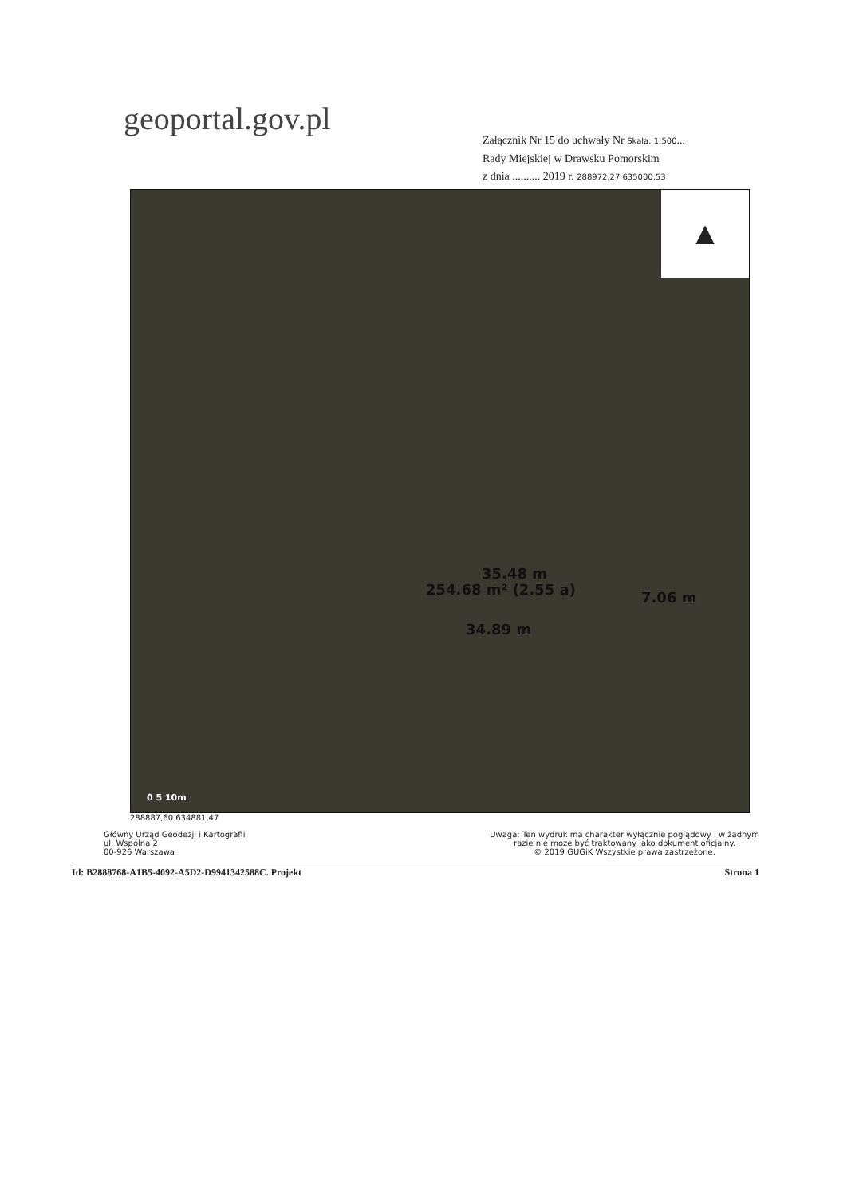geoportal.gov.pl
Załącznik Nr 15 do uchwały Nr Skala: 1:500...
Rady Miejskiej w Drawsku Pomorskim
z dnia .......... 2019 r. 288972,27 635000,53
▲
35.48 m
254.68 m² (2.55 a)
34.89 m
7.06 m
0 5 10m
288887,60 634881,47
Główny Urząd Geodezji i Kartografii
ul. Wspólna 2
00-926 Warszawa
Uwaga: Ten wydruk ma charakter wyłącznie poglądowy i w żadnym
razie nie może być traktowany jako dokument oficjalny.
© 2019 GUGiK Wszystkie prawa zastrzeżone.
Id: B2888768-A1B5-4092-A5D2-D9941342588C. Projekt Strona 1